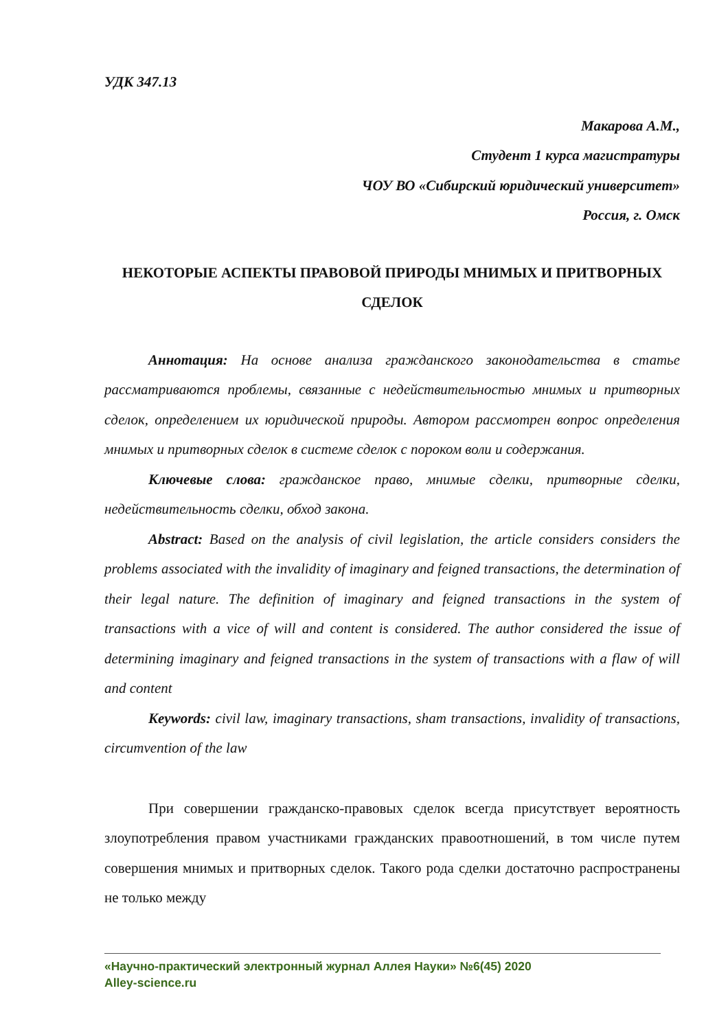УДК 347.13
Макарова А.М.,
Студент 1 курса магистратуры
ЧОУ ВО «Сибирский юридический университет»
Россия, г. Омск
НЕКОТОРЫЕ АСПЕКТЫ ПРАВОВОЙ ПРИРОДЫ МНИМЫХ И ПРИТВОРНЫХ СДЕЛОК
Аннотация: На основе анализа гражданского законодательства в статье рассматриваются проблемы, связанные с недействительностью мнимых и притворных сделок, определением их юридической природы. Автором рассмотрен вопрос определения мнимых и притворных сделок в системе сделок с пороком воли и содержания.
Ключевые слова: гражданское право, мнимые сделки, притворные сделки, недействительность сделки, обход закона.
Abstract: Based on the analysis of civil legislation, the article considers considers the problems associated with the invalidity of imaginary and feigned transactions, the determination of their legal nature. The definition of imaginary and feigned transactions in the system of transactions with a vice of will and content is considered. The author considered the issue of determining imaginary and feigned transactions in the system of transactions with a flaw of will and content
Keywords: civil law, imaginary transactions, sham transactions, invalidity of transactions, circumvention of the law
При совершении гражданско-правовых сделок всегда присутствует вероятность злоупотребления правом участниками гражданских правоотношений, в том числе путем совершения мнимых и притворных сделок. Такого рода сделки достаточно распространены не только между
«Научно-практический электронный журнал Аллея Науки» №6(45) 2020
Alley-science.ru